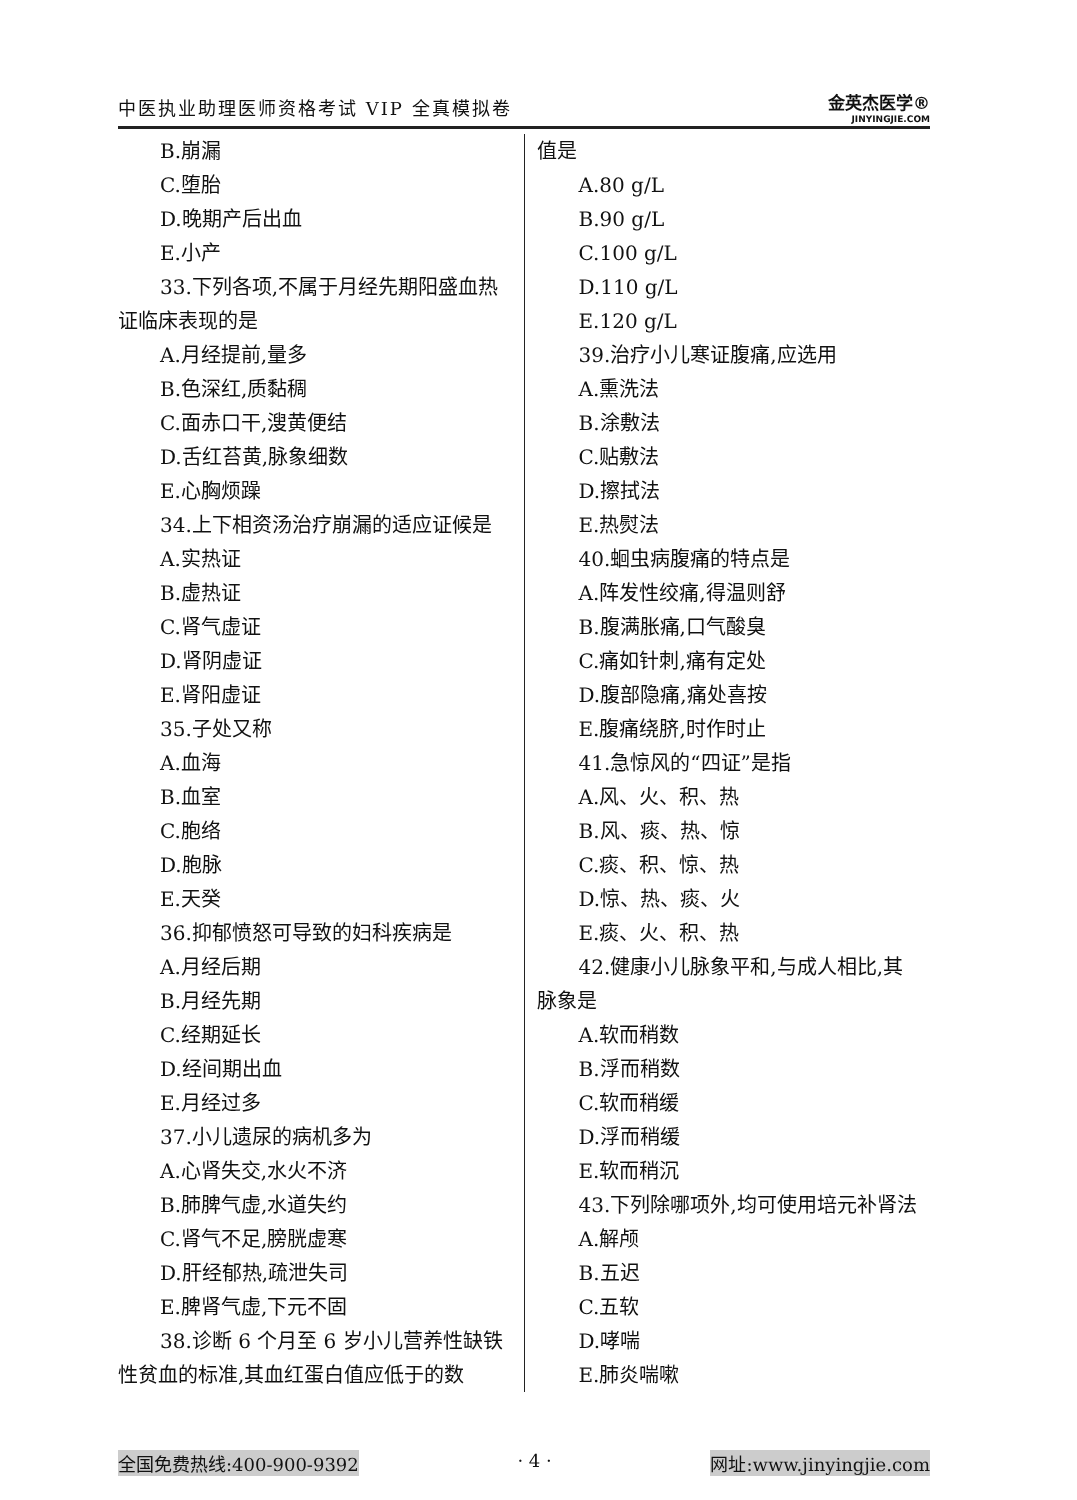中医执业助理医师资格考试 VIP 全真模拟卷
金英杰医学®
JINYINGJIE.COM
B.崩漏
C.堕胎
D.晚期产后出血
E.小产
33.下列各项,不属于月经先期阳盛血热
证临床表现的是
A.月经提前,量多
B.色深红,质黏稠
C.面赤口干,溲黄便结
D.舌红苔黄,脉象细数
E.心胸烦躁
34.上下相资汤治疗崩漏的适应证候是
A.实热证
B.虚热证
C.肾气虚证
D.肾阴虚证
E.肾阳虚证
35.子处又称
A.血海
B.血室
C.胞络
D.胞脉
E.天癸
36.抑郁愤怒可导致的妇科疾病是
A.月经后期
B.月经先期
C.经期延长
D.经间期出血
E.月经过多
37.小儿遗尿的病机多为
A.心肾失交,水火不济
B.肺脾气虚,水道失约
C.肾气不足,膀胱虚寒
D.肝经郁热,疏泄失司
E.脾肾气虚,下元不固
38.诊断 6 个月至 6 岁小儿营养性缺铁
性贫血的标准,其血红蛋白值应低于的数
值是
A.80 g/L
B.90 g/L
C.100 g/L
D.110 g/L
E.120 g/L
39.治疗小儿寒证腹痛,应选用
A.熏洗法
B.涂敷法
C.贴敷法
D.擦拭法
E.热熨法
40.蛔虫病腹痛的特点是
A.阵发性绞痛,得温则舒
B.腹满胀痛,口气酸臭
C.痛如针刺,痛有定处
D.腹部隐痛,痛处喜按
E.腹痛绕脐,时作时止
41.急惊风的“四证”是指
A.风、火、积、热
B.风、痰、热、惊
C.痰、积、惊、热
D.惊、热、痰、火
E.痰、火、积、热
42.健康小儿脉象平和,与成人相比,其
脉象是
A.软而稍数
B.浮而稍数
C.软而稍缓
D.浮而稍缓
E.软而稍沉
43.下列除哪项外,均可使用培元补肾法
A.解颅
B.五迟
C.五软
D.哮喘
E.肺炎喘嗽
全国免费热线:400-900-9392 · 4 · 网址:www.jinyingjie.com